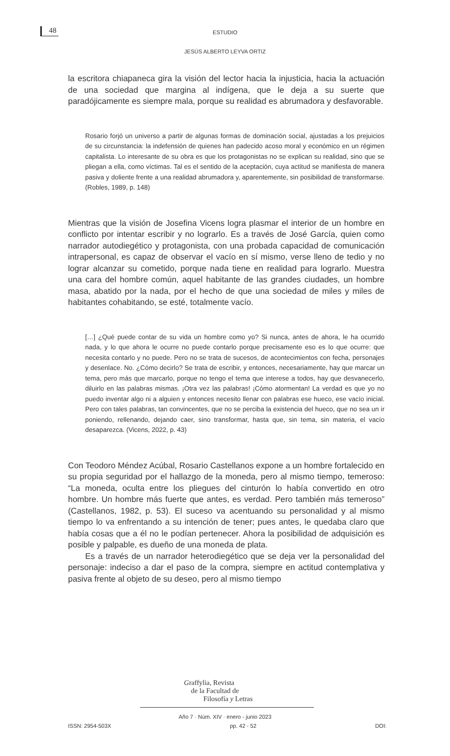48
ESTUDIO
JESÚS ALBERTO LEYVA ORTIZ
la escritora chiapaneca gira la visión del lector hacia la injusticia, hacia la actuación de una sociedad que margina al indígena, que le deja a su suerte que paradójicamente es siempre mala, porque su realidad es abrumadora y desfavorable.
Rosario forjó un universo a partir de algunas formas de dominación social, ajustadas a los prejuicios de su circunstancia: la indefensión de quienes han padecido acoso moral y económico en un régimen capitalista. Lo interesante de su obra es que los protagonistas no se explican su realidad, sino que se pliegan a ella, como víctimas. Tal es el sentido de la aceptación, cuya actitud se manifiesta de manera pasiva y doliente frente a una realidad abrumadora y, aparentemente, sin posibilidad de transformarse. (Robles, 1989, p. 148)
Mientras que la visión de Josefina Vicens logra plasmar el interior de un hombre en conflicto por intentar escribir y no lograrlo. Es a través de José García, quien como narrador autodiegético y protagonista, con una probada capacidad de comunicación intrapersonal, es capaz de observar el vacío en sí mismo, verse lleno de tedio y no lograr alcanzar su cometido, porque nada tiene en realidad para lograrlo. Muestra una cara del hombre común, aquel habitante de las grandes ciudades, un hombre masa, abatido por la nada, por el hecho de que una sociedad de miles y miles de habitantes cohabitando, se esté, totalmente vacío.
[…] ¿Qué puede contar de su vida un hombre como yo? Si nunca, antes de ahora, le ha ocurrido nada, y lo que ahora le ocurre no puede contarlo porque precisamente eso es lo que ocurre: que necesita contarlo y no puede. Pero no se trata de sucesos, de acontecimientos con fecha, personajes y desenlace. No. ¿Cómo decirlo? Se trata de escribir, y entonces, necesariamente, hay que marcar un tema, pero más que marcarlo, porque no tengo el tema que interese a todos, hay que desvanecerlo, diluirlo en las palabras mismas. ¡Otra vez las palabras! ¡Cómo atormentan! La verdad es que yo no puedo inventar algo ni a alguien y entonces necesito llenar con palabras ese hueco, ese vacío inicial. Pero con tales palabras, tan convincentes, que no se perciba la existencia del hueco, que no sea un ir poniendo, rellenando, dejando caer, sino transformar, hasta que, sin tema, sin materia, el vacío desaparezca. (Vicens, 2022, p. 43)
Con Teodoro Méndez Acúbal, Rosario Castellanos expone a un hombre fortalecido en su propia seguridad por el hallazgo de la moneda, pero al mismo tiempo, temeroso: “La moneda, oculta entre los pliegues del cinturón lo había convertido en otro hombre. Un hombre más fuerte que antes, es verdad. Pero también más temeroso” (Castellanos, 1982, p. 53). El suceso va acentuando su personalidad y al mismo tiempo lo va enfrentando a su intención de tener; pues antes, le quedaba claro que había cosas que a él no le podían pertenecer. Ahora la posibilidad de adquisición es posible y palpable, es dueño de una moneda de plata.
Es a través de un narrador heterodiegético que se deja ver la personalidad del personaje: indeciso a dar el paso de la compra, siempre en actitud contemplativa y pasiva frente al objeto de su deseo, pero al mismo tiempo
Graffylia, Revista
de la Facultad de
Filosofía y Letras
Año 7 · Núm. XIV · enero - junio 2023
ISSN: 2954-503X pp. 42 - 52 DOI: